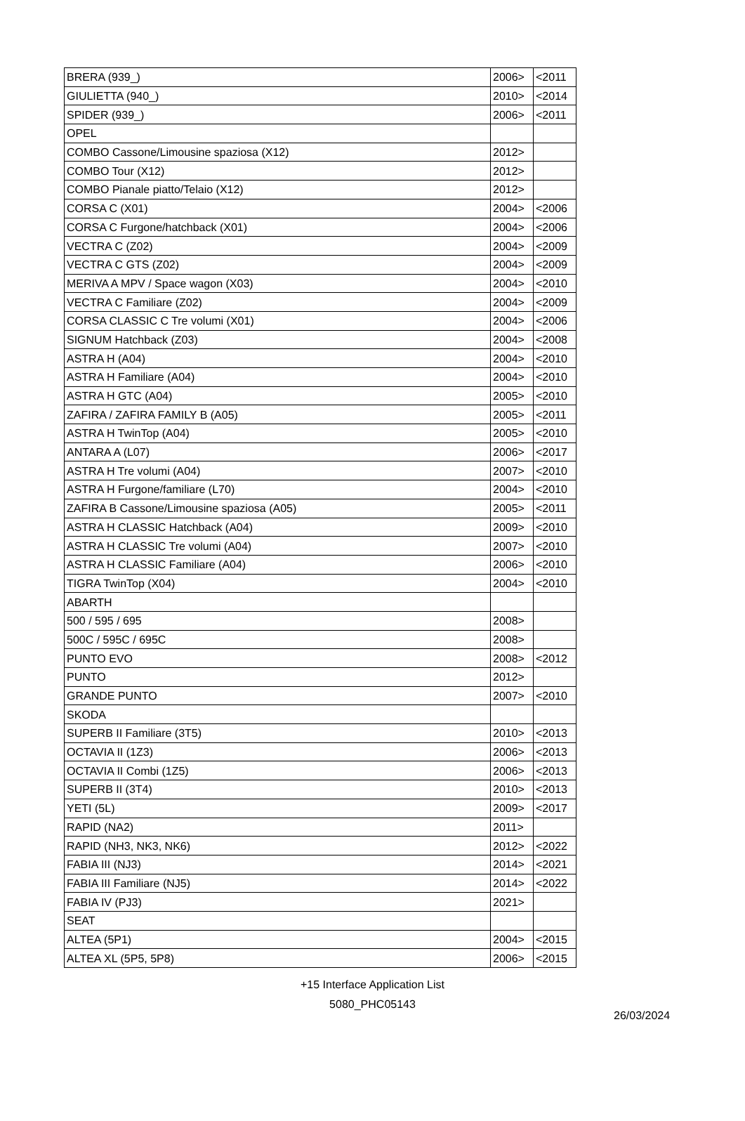| BRERA (939_) | 2006> | <2011 |
| GIULIETTA (940_) | 2010> | <2014 |
| SPIDER (939_) | 2006> | <2011 |
| OPEL | | |
| COMBO Cassone/Limousine spaziosa (X12) | 2012> | |
| COMBO Tour (X12) | 2012> | |
| COMBO Pianale piatto/Telaio (X12) | 2012> | |
| CORSA C (X01) | 2004> | <2006 |
| CORSA C Furgone/hatchback (X01) | 2004> | <2006 |
| VECTRA C (Z02) | 2004> | <2009 |
| VECTRA C GTS (Z02) | 2004> | <2009 |
| MERIVA A MPV / Space wagon (X03) | 2004> | <2010 |
| VECTRA C Familiare (Z02) | 2004> | <2009 |
| CORSA CLASSIC C Tre volumi (X01) | 2004> | <2006 |
| SIGNUM Hatchback (Z03) | 2004> | <2008 |
| ASTRA H (A04) | 2004> | <2010 |
| ASTRA H Familiare (A04) | 2004> | <2010 |
| ASTRA H GTC (A04) | 2005> | <2010 |
| ZAFIRA / ZAFIRA FAMILY B (A05) | 2005> | <2011 |
| ASTRA H TwinTop (A04) | 2005> | <2010 |
| ANTARA A (L07) | 2006> | <2017 |
| ASTRA H Tre volumi (A04) | 2007> | <2010 |
| ASTRA H Furgone/familiare (L70) | 2004> | <2010 |
| ZAFIRA B Cassone/Limousine spaziosa (A05) | 2005> | <2011 |
| ASTRA H CLASSIC Hatchback (A04) | 2009> | <2010 |
| ASTRA H CLASSIC Tre volumi (A04) | 2007> | <2010 |
| ASTRA H CLASSIC Familiare (A04) | 2006> | <2010 |
| TIGRA TwinTop (X04) | 2004> | <2010 |
| ABARTH | | |
| 500 / 595 / 695 | 2008> | |
| 500C / 595C / 695C | 2008> | |
| PUNTO EVO | 2008> | <2012 |
| PUNTO | 2012> | |
| GRANDE PUNTO | 2007> | <2010 |
| SKODA | | |
| SUPERB II Familiare (3T5) | 2010> | <2013 |
| OCTAVIA II (1Z3) | 2006> | <2013 |
| OCTAVIA II Combi (1Z5) | 2006> | <2013 |
| SUPERB II (3T4) | 2010> | <2013 |
| YETI (5L) | 2009> | <2017 |
| RAPID (NA2) | 2011> | |
| RAPID (NH3, NK3, NK6) | 2012> | <2022 |
| FABIA III (NJ3) | 2014> | <2021 |
| FABIA III Familiare (NJ5) | 2014> | <2022 |
| FABIA IV (PJ3) | 2021> | |
| SEAT | | |
| ALTEA (5P1) | 2004> | <2015 |
| ALTEA XL (5P5, 5P8) | 2006> | <2015 |
+15 Interface Application List
5080_PHC05143
26/03/2024